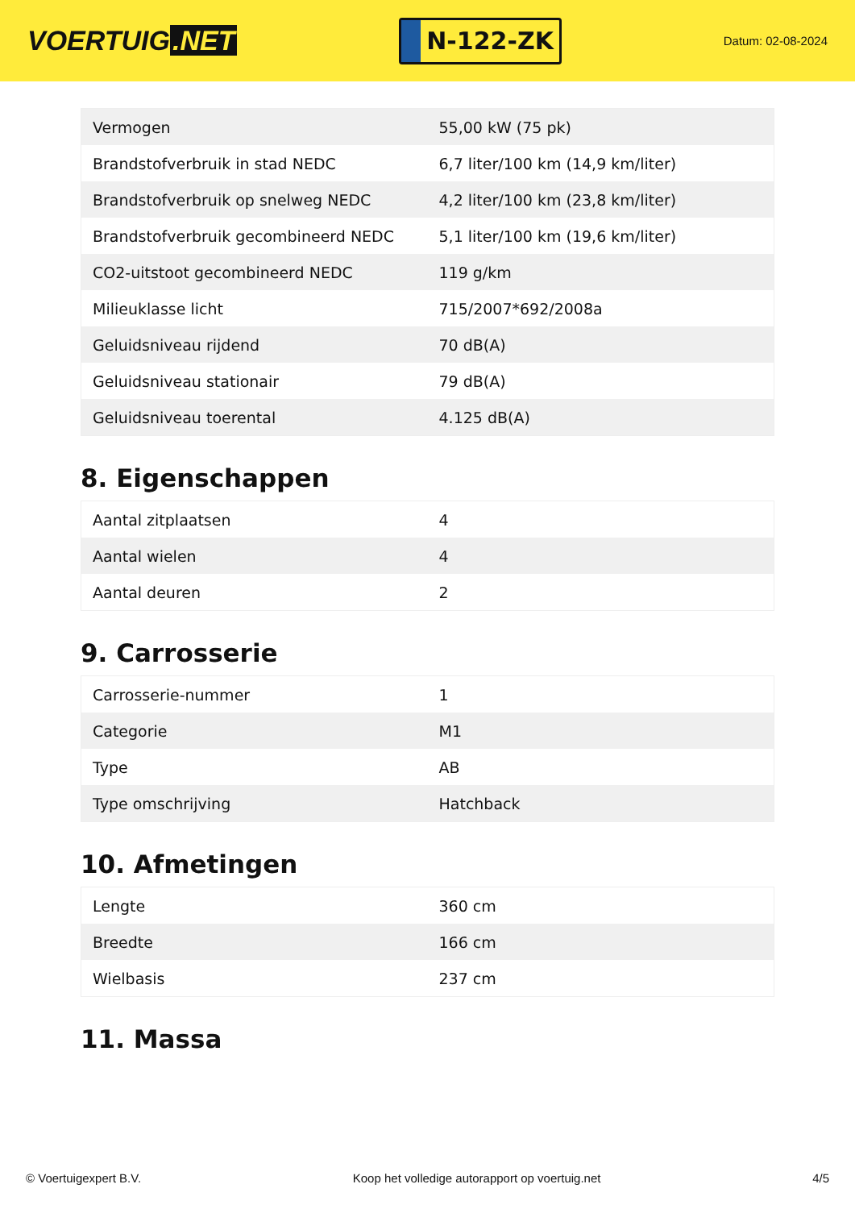VOERTUIG.NET
N-122-ZK
Datum: 02-08-2024
| Vermogen | 55,00 kW (75 pk) |
| Brandstofverbruik in stad NEDC | 6,7 liter/100 km (14,9 km/liter) |
| Brandstofverbruik op snelweg NEDC | 4,2 liter/100 km (23,8 km/liter) |
| Brandstofverbruik gecombineerd NEDC | 5,1 liter/100 km (19,6 km/liter) |
| CO2-uitstoot gecombineerd NEDC | 119 g/km |
| Milieuklasse licht | 715/2007*692/2008a |
| Geluidsniveau rijdend | 70 dB(A) |
| Geluidsniveau stationair | 79 dB(A) |
| Geluidsniveau toerental | 4.125 dB(A) |
8. Eigenschappen
| Aantal zitplaatsen | 4 |
| Aantal wielen | 4 |
| Aantal deuren | 2 |
9. Carrosserie
| Carrosserie-nummer | 1 |
| Categorie | M1 |
| Type | AB |
| Type omschrijving | Hatchback |
10. Afmetingen
| Lengte | 360 cm |
| Breedte | 166 cm |
| Wielbasis | 237 cm |
11. Massa
© Voertuigexpert B.V. Koop het volledige autorapport op voertuig.net 4/5